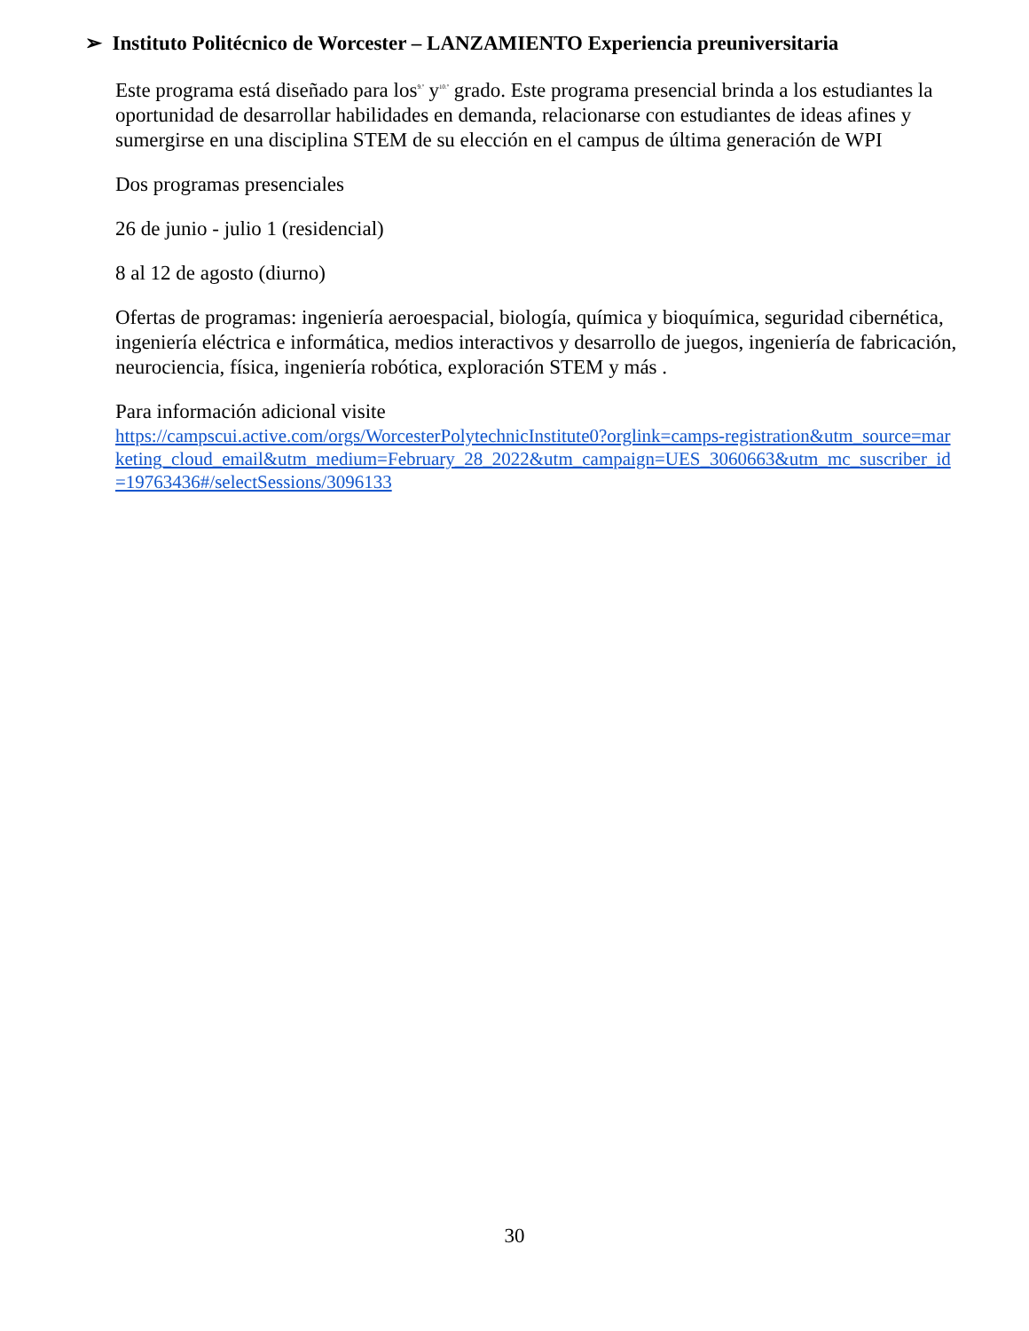➢ Instituto Politécnico de Worcester – LANZAMIENTO Experiencia preuniversitaria
Este programa está diseñado para los<sup>9.º</sup> y<sup>10.º</sup> grado. Este programa presencial brinda a los estudiantes la oportunidad de desarrollar habilidades en demanda, relacionarse con estudiantes de ideas afines y sumergirse en una disciplina STEM de su elección en el campus de última generación de WPI
Dos programas presenciales
26 de junio - julio 1 (residencial)
8 al 12 de agosto (diurno)
Ofertas de programas: ingeniería aeroespacial, biología, química y bioquímica, seguridad cibernética, ingeniería eléctrica e informática, medios interactivos y desarrollo de juegos, ingeniería de fabricación, neurociencia, física, ingeniería robótica, exploración STEM y más .
Para información adicional visite
https://campscui.active.com/orgs/WorcesterPolytechnicInstitute0?orglink=camps-registration&utm_source=marketing_cloud_email&utm_medium=February_28_2022&utm_campaign=UES_3060663&utm_mc_suscriber_id=19763436#/selectSessions/3096133
30